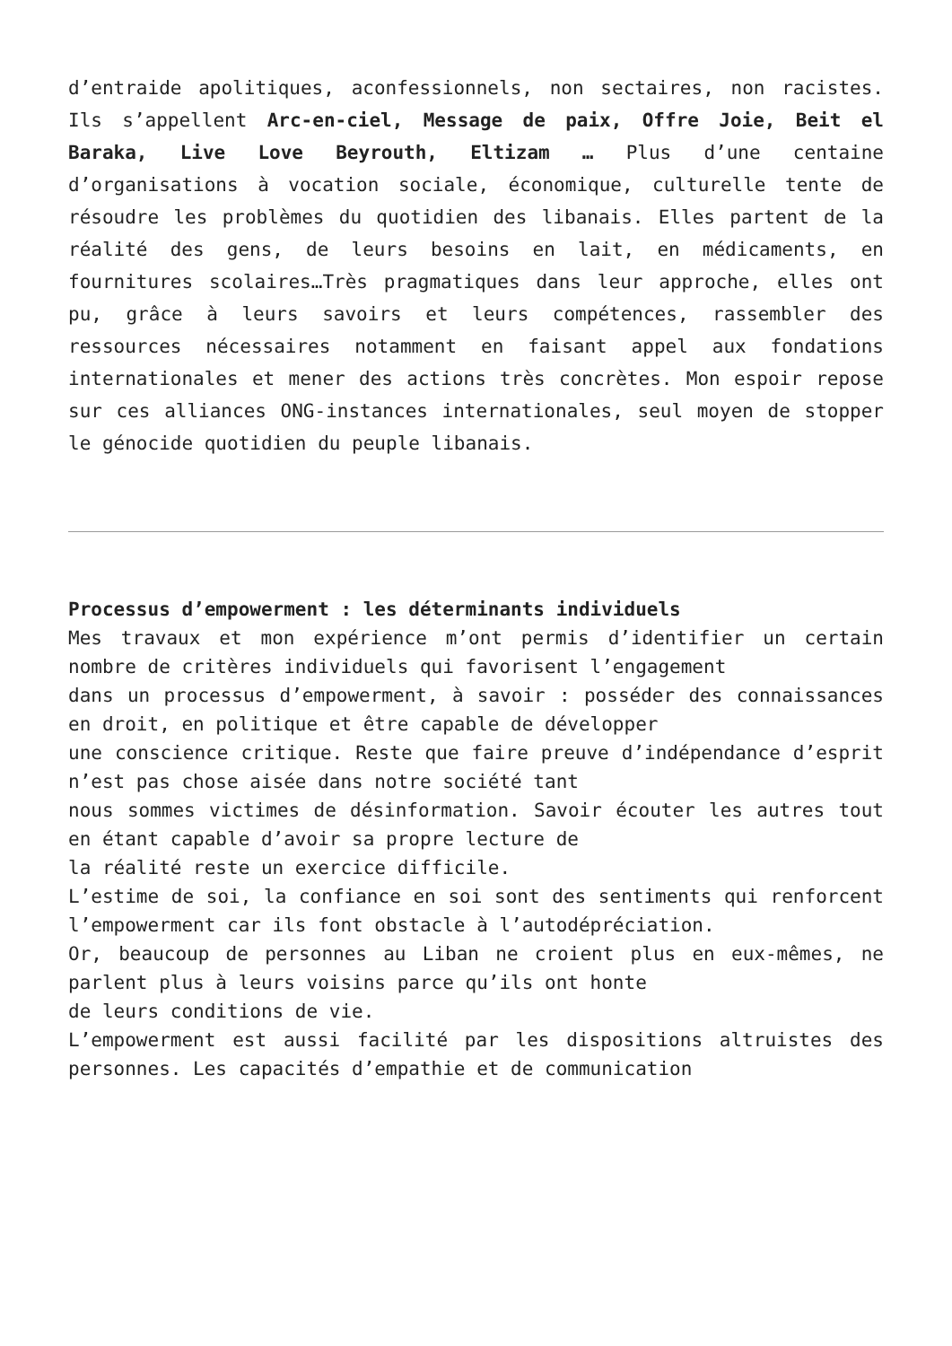d’entraide apolitiques, aconfessionnels, non sectaires, non racistes. Ils s’appellent Arc-en-ciel, Message de paix, Offre Joie, Beit el Baraka, Live Love Beyrouth, Eltizam … Plus d’une centaine d’organisations à vocation sociale, économique, culturelle tente de résoudre les problèmes du quotidien des libanais. Elles partent de la réalité des gens, de leurs besoins en lait, en médicaments, en fournitures scolaires…Très pragmatiques dans leur approche, elles ont pu, grâce à leurs savoirs et leurs compétences, rassembler des ressources nécessaires notamment en faisant appel aux fondations internationales et mener des actions très concrètes. Mon espoir repose sur ces alliances ONG-instances internationales, seul moyen de stopper le génocide quotidien du peuple libanais.
Processus d’empowerment : les déterminants individuels
Mes travaux et mon expérience m’ont permis d’identifier un certain nombre de critères individuels qui favorisent l’engagement
dans un processus d’empowerment, à savoir : posséder des connaissances en droit, en politique et être capable de développer
une conscience critique. Reste que faire preuve d’indépendance d’esprit n’est pas chose aisée dans notre société tant
nous sommes victimes de désinformation. Savoir écouter les autres tout en étant capable d’avoir sa propre lecture de
la réalité reste un exercice difficile.
L’estime de soi, la confiance en soi sont des sentiments qui renforcent l’empowerment car ils font obstacle à l’autodépréciation.
Or, beaucoup de personnes au Liban ne croient plus en eux-mêmes, ne parlent plus à leurs voisins parce qu’ils ont honte
de leurs conditions de vie.
L’empowerment est aussi facilité par les dispositions altruistes des personnes. Les capacités d’empathie et de communication